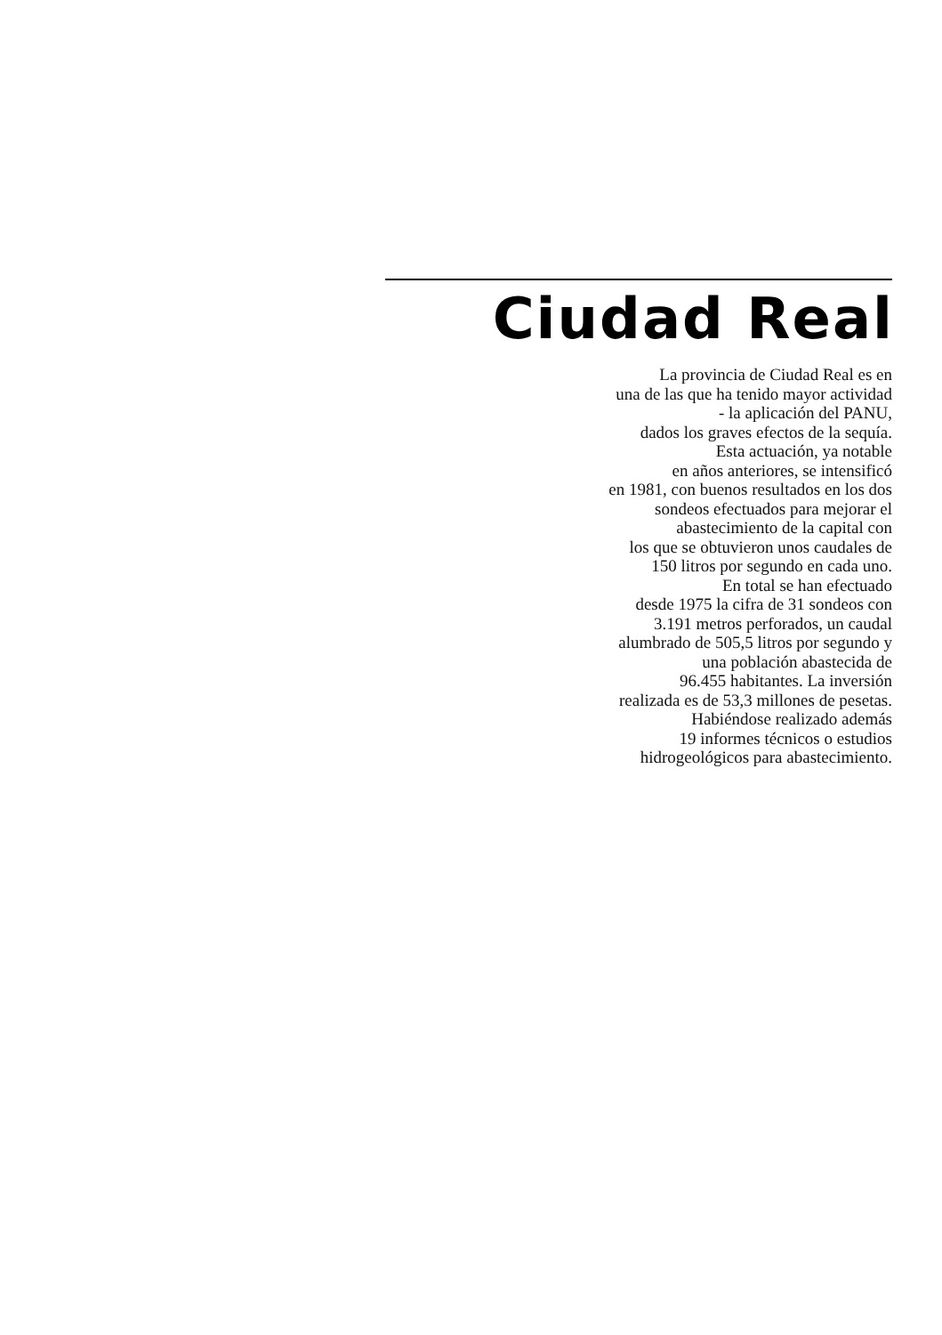Ciudad Real
La provincia de Ciudad Real es en
una de las que ha tenido mayor actividad
- la aplicación del PANU,
dados los graves efectos de la sequía.
Esta actuación, ya notable
en años anteriores, se intensificó
en 1981, con buenos resultados en los dos
sondeos efectuados para mejorar el
abastecimiento de la capital con
los que se obtuvieron unos caudales de
150 litros por segundo en cada uno.
En total se han efectuado
desde 1975 la cifra de 31 sondeos con
3.191 metros perforados, un caudal
alumbrado de 505,5 litros por segundo y
una población abastecida de
96.455 habitantes. La inversión
realizada es de 53,3 millones de pesetas.
Habiéndose realizado además
19 informes técnicos o estudios
hidrogeológicos para abastecimiento.